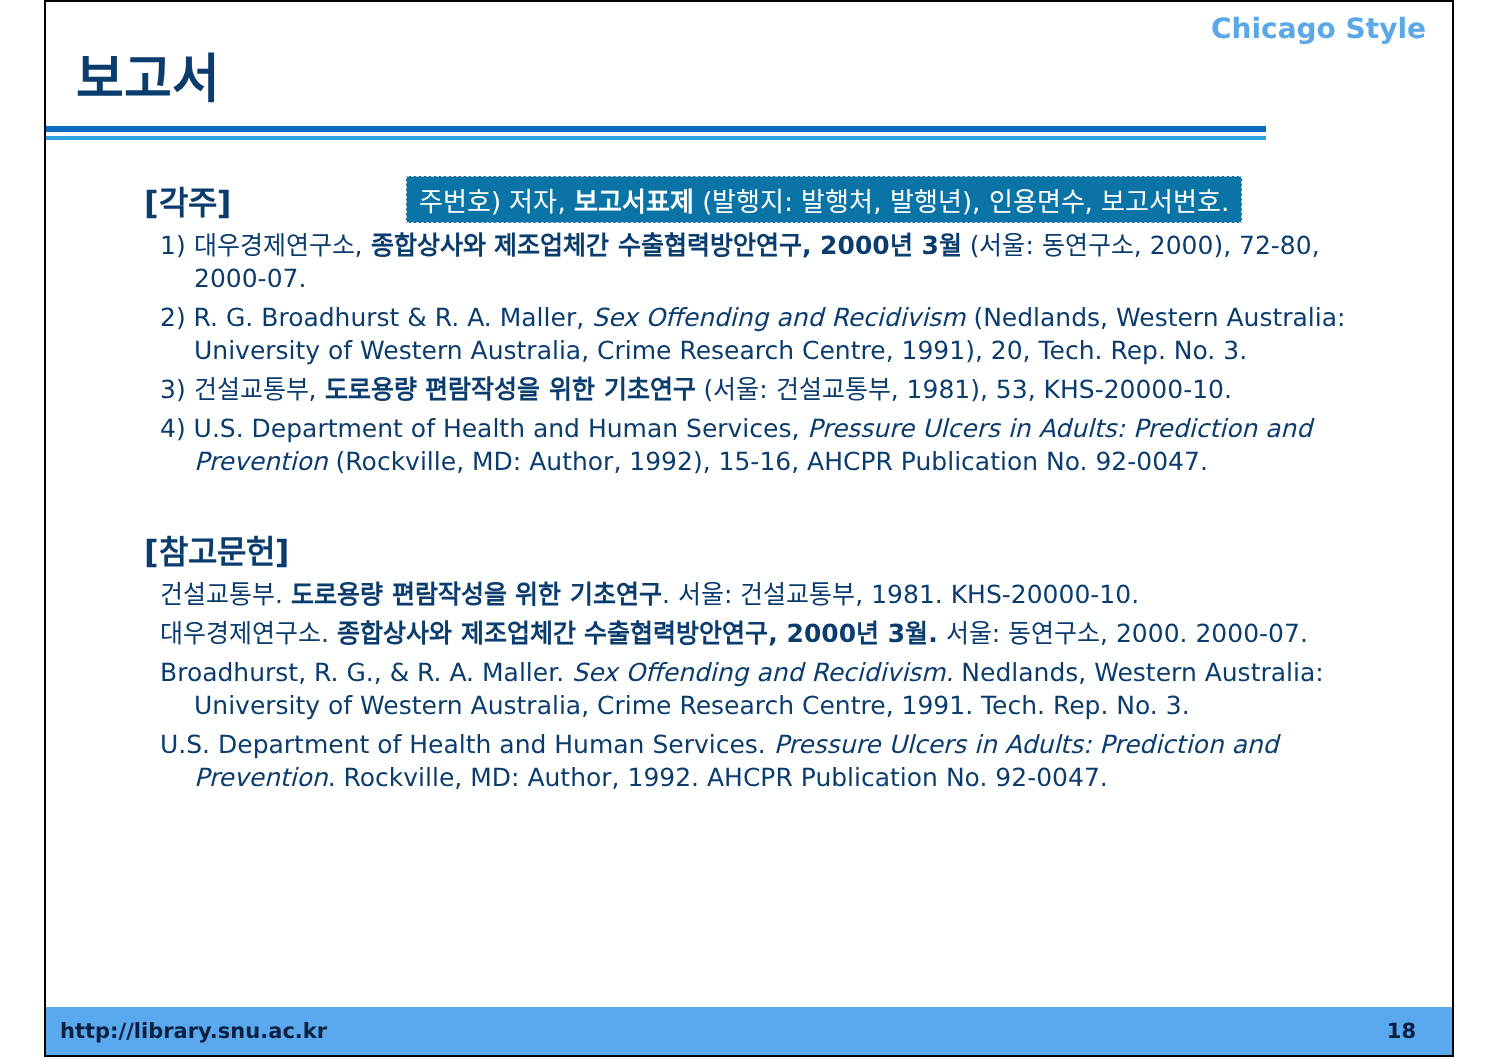Chicago Style
보고서
[각주]
주번호) 저자, 보고서표제 (발행지: 발행처, 발행년), 인용면수, 보고서번호.
1) 대우경제연구소, 종합상사와 제조업체간 수출협력방안연구, 2000년 3월 (서울: 동연구소, 2000), 72-80, 2000-07.
2) R. G. Broadhurst & R. A. Maller, Sex Offending and Recidivism (Nedlands, Western Australia: University of Western Australia, Crime Research Centre, 1991), 20, Tech. Rep. No. 3.
3) 건설교통부, 도로용량 편람작성을 위한 기초연구 (서울: 건설교통부, 1981), 53, KHS-20000-10.
4) U.S. Department of Health and Human Services, Pressure Ulcers in Adults: Prediction and Prevention (Rockville, MD: Author, 1992), 15-16, AHCPR Publication No. 92-0047.
[참고문헌]
건설교통부. 도로용량 편람작성을 위한 기초연구. 서울: 건설교통부, 1981. KHS-20000-10.
대우경제연구소. 종합상사와 제조업체간 수출협력방안연구, 2000년 3월. 서울: 동연구소, 2000. 2000-07.
Broadhurst, R. G., & R. A. Maller. Sex Offending and Recidivism. Nedlands, Western Australia: University of Western Australia, Crime Research Centre, 1991. Tech. Rep. No. 3.
U.S. Department of Health and Human Services. Pressure Ulcers in Adults: Prediction and Prevention. Rockville, MD: Author, 1992. AHCPR Publication No. 92-0047.
http://library.snu.ac.kr 18